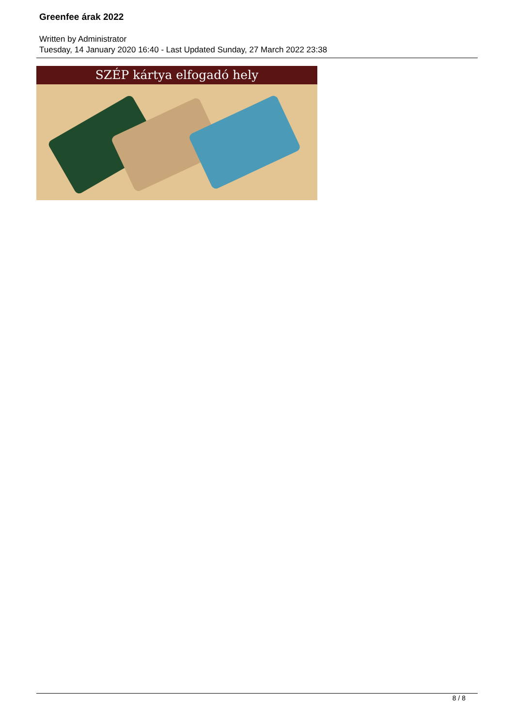Greenfee árak 2022
Written by Administrator
Tuesday, 14 January 2020 16:40 - Last Updated Sunday, 27 March 2022 23:38
SZÉP kártya elfogadó hely
8 / 8